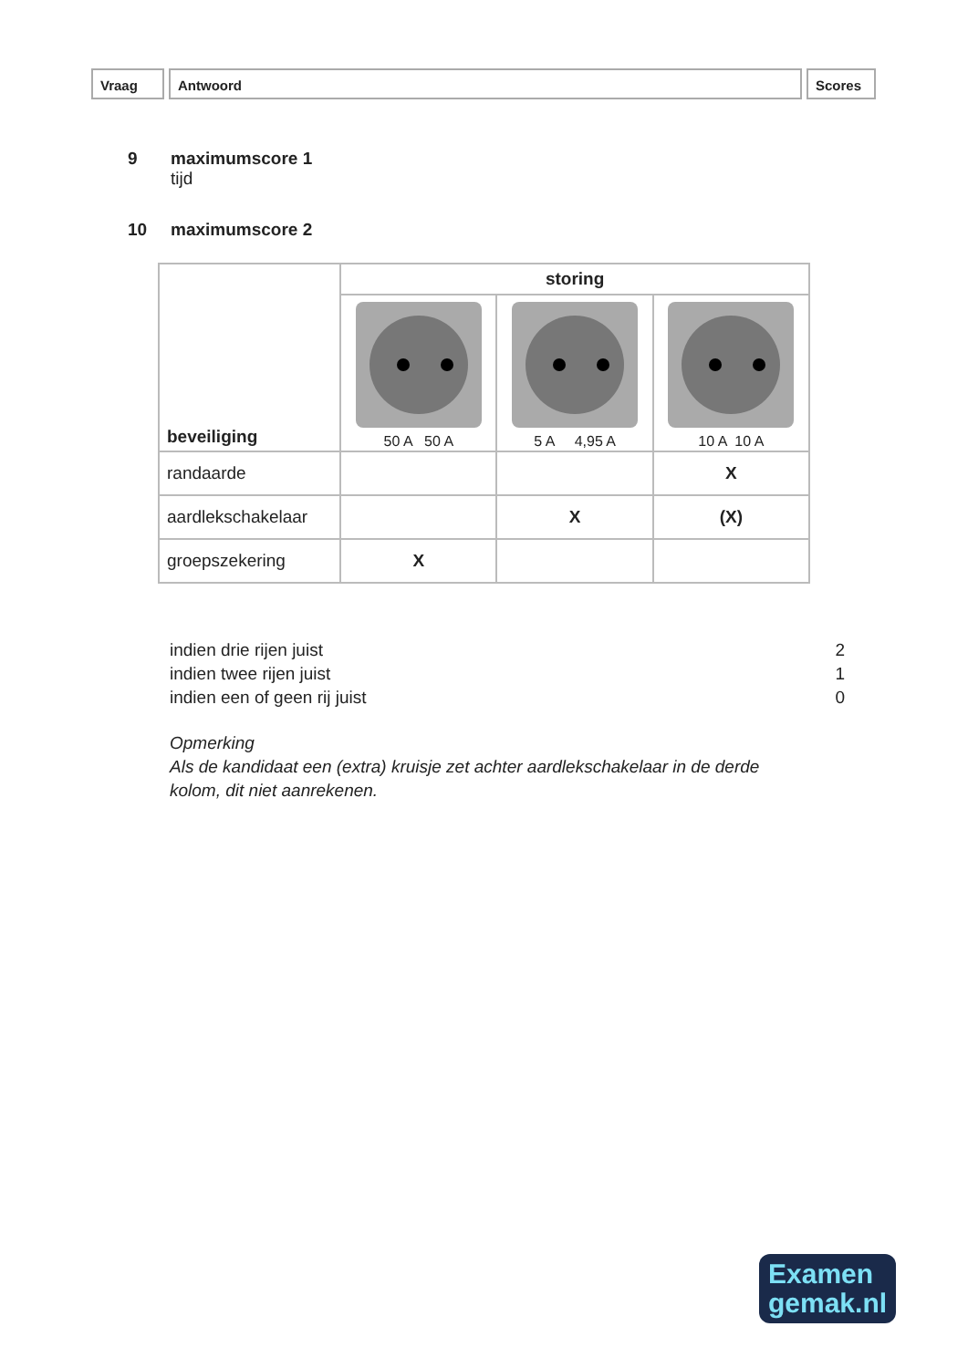Vraag Antwoord Scores
9 maximumscore 1
tijd
10 maximumscore 2
| beveiliging | storing | | |
| | 50 A 50 A | 5 A 4,95 A | 10 A 10 A |
| randaarde | | | X |
| aardlekschakelaar | | X | (X) |
| groepszekering | X | | |
indien drie rijen juist 2
indien twee rijen juist 1
indien een of geen rij juist 0
Opmerking
Als de kandidaat een (extra) kruisje zet achter aardlekschakelaar in de derde kolom, dit niet aanrekenen.
Examen
gemak.nl